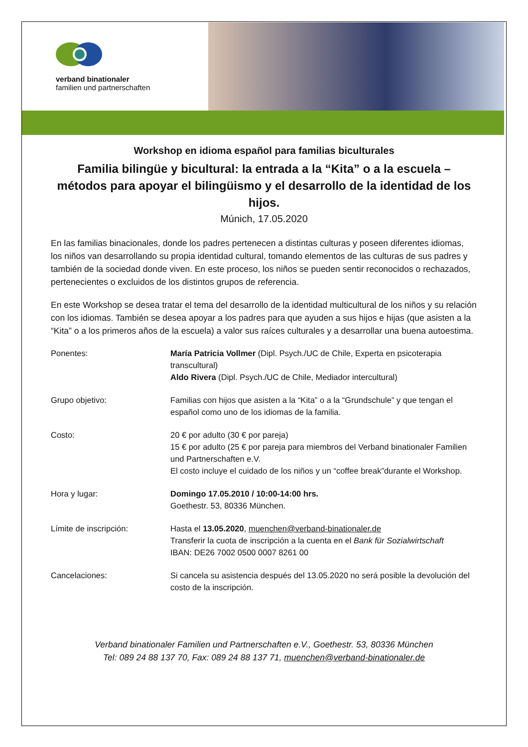verband binationaler
familien und partnerschaften
Workshop en idioma español para familias biculturales
Familia bilingüe y bicultural: la entrada a la “Kita” o a la escuela – métodos para apoyar el bilingüismo y el desarrollo de la identidad de los hijos.
Múnich, 17.05.2020
En las familias binacionales, donde los padres pertenecen a distintas culturas y poseen diferentes idiomas, los niños van desarrollando su propia identidad cultural, tomando elementos de las culturas de sus padres y también de la sociedad donde viven. En este proceso, los niños se pueden sentir reconocidos o rechazados, pertenecientes o excluidos de los distintos grupos de referencia.
En este Workshop se desea tratar el tema del desarrollo de la identidad multicultural de los niños y su relación con los idiomas. También se desea apoyar a los padres para que ayuden a sus hijos e hijas (que asisten a la “Kita” o a los primeros años de la escuela) a valor sus raíces culturales y a desarrollar una buena autoestima.
Ponentes: María Patricia Vollmer (Dipl. Psych./UC de Chile, Experta en psicoterapia transcultural)
Aldo Rivera (Dipl. Psych./UC de Chile, Mediador intercultural)
Grupo objetivo: Familias con hijos que asisten a la “Kita” o a la “Grundschule” y que tengan el español como uno de los idiomas de la familia.
Costo: 20 € por adulto (30 € por pareja)
15 € por adulto (25 € por pareja para miembros del Verband binationaler Familien und Partnerschaften e.V.
El costo incluye el cuidado de los niños y un “coffee break”durante el Workshop.
Hora y lugar: Domingo 17.05.2010 / 10:00-14:00 hrs.
Goethestr. 53, 80336 München.
Límite de inscripción: Hasta el 13.05.2020, muenchen@verband-binationaler.de
Transferir la cuota de inscripción a la cuenta en el Bank für Sozialwirtschaft
IBAN: DE26 7002 0500 0007 8261 00
Cancelaciones: Si cancela su asistencia después del 13.05.2020 no será posible la devolución del costo de la inscripción.
Verband binationaler Familien und Partnerschaften e.V., Goethestr. 53, 80336 München
Tel: 089 24 88 137 70, Fax: 089 24 88 137 71, muenchen@verband-binationaler.de